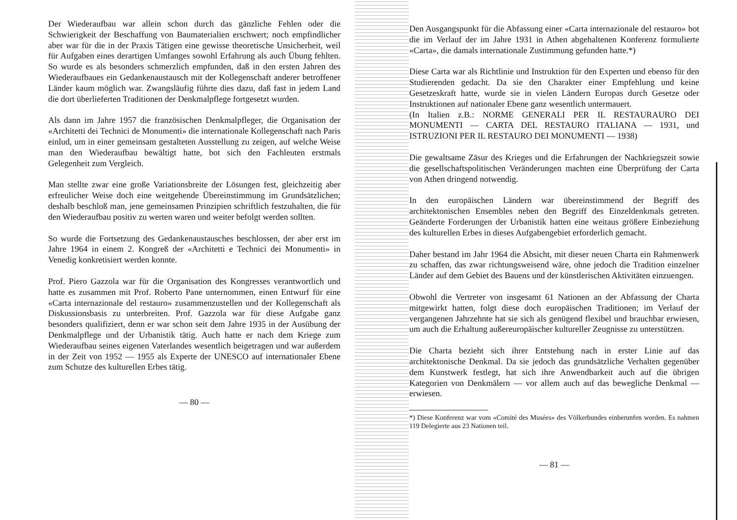Der Wiederaufbau war allein schon durch das gänzliche Fehlen oder die Schwierigkeit der Beschaffung von Baumaterialien erschwert; noch empfindlicher aber war für die in der Praxis Tätigen eine gewisse theoretische Unsicherheit, weil für Aufgaben eines derartigen Umfanges sowohl Erfahrung als auch Übung fehlten. So wurde es als besonders schmerzlich empfunden, daß in den ersten Jahren des Wiederaufbaues ein Gedankenaustausch mit der Kollegenschaft anderer betroffener Länder kaum möglich war. Zwangsläufig führte dies dazu, daß fast in jedem Land die dort überlieferten Traditionen der Denkmalpflege fortgesetzt wurden.
Als dann im Jahre 1957 die französischen Denkmalpfleger, die Organisation der «Architetti dei Technici de Monumenti» die internationale Kollegenschaft nach Paris einlud, um in einer gemeinsam gestalteten Ausstellung zu zeigen, auf welche Weise man den Wiederaufbau bewältigt hatte, bot sich den Fachleuten erstmals Gelegenheit zum Vergleich.
Man stellte zwar eine große Variationsbreite der Lösungen fest, gleichzeitig aber erfreulicher Weise doch eine weitgehende Übereinstimmung im Grundsätzlichen; deshalb beschloß man, jene gemeinsamen Prinzipien schriftlich festzuhalten, die für den Wiederaufbau positiv zu werten waren und weiter befolgt werden sollten.
So wurde die Fortsetzung des Gedankenaustausches beschlossen, der aber erst im Jahre 1964 in einem 2. Kongreß der «Architetti e Technici dei Monumenti» in Venedig konkretisiert werden konnte.
Prof. Piero Gazzola war für die Organisation des Kongresses verantwortlich und hatte es zusammen mit Prof. Roberto Pane unternommen, einen Entwurf für eine «Carta internazionale del restauro» zusammenzustellen und der Kollegenschaft als Diskussionsbasis zu unterbreiten. Prof. Gazzola war für diese Aufgabe ganz besonders qualifiziert, denn er war schon seit dem Jahre 1935 in der Ausübung der Denkmalpflege und der Urbanistik tätig. Auch hatte er nach dem Kriege zum Wiederaufbau seines eigenen Vaterlandes wesentlich beigetragen und war außerdem in der Zeit von 1952 — 1955 als Experte der UNESCO auf internationaler Ebene zum Schutze des kulturellen Erbes tätig.
— 80 —
Den Ausgangspunkt für die Abfassung einer «Carta internazionale del restauro» bot die im Verlauf der im Jahre 1931 in Athen abgehaltenen Konferenz formulierte «Carta», die damals internationale Zustimmung gefunden hatte.*)
Diese Carta war als Richtlinie und Instruktion für den Experten und ebenso für den Studierenden gedacht. Da sie den Charakter einer Empfehlung und keine Gesetzeskraft hatte, wurde sie in vielen Ländern Europas durch Gesetze oder Instruktionen auf nationaler Ebene ganz wesentlich untermauert.
(In Italien z.B.: NORME GENERALI PER IL RESTAURAURO DEI MONUMENTI — CARTA DEL RESTAURO ITALIANA — 1931, und ISTRUZIONI PER IL RESTAURO DEI MONUMENTI — 1938)
Die gewaltsame Zäsur des Krieges und die Erfahrungen der Nachkriegszeit sowie die gesellschaftspolitischen Veränderungen machten eine Überprüfung der Carta von Athen dringend notwendig.
In den europäischen Ländern war übereinstimmend der Begriff des architektonischen Ensembles neben den Begriff des Einzeldenkmals getreten. Geänderte Forderungen der Urbanistik hatten eine weitaus größere Einbeziehung des kulturellen Erbes in dieses Aufgabengebiet erforderlich gemacht.
Daher bestand im Jahr 1964 die Absicht, mit dieser neuen Charta ein Rahmenwerk zu schaffen, das zwar richtungsweisend wäre, ohne jedoch die Tradition einzelner Länder auf dem Gebiet des Bauens und der künstlerischen Aktivitäten einzuengen.
Obwohl die Vertreter von insgesamt 61 Nationen an der Abfassung der Charta mitgewirkt hatten, folgt diese doch europäischen Traditionen; im Verlauf der vergangenen Jahrzehnte hat sie sich als genügend flexibel und brauchbar erwiesen, um auch die Erhaltung außereuropäischer kultureller Zeugnisse zu unterstützen.
Die Charta bezieht sich ihrer Entstehung nach in erster Linie auf das architektonische Denkmal. Da sie jedoch das grundsätzliche Verhalten gegenüber dem Kunstwerk festlegt, hat sich ihre Anwendbarkeit auch auf die übrigen Kategorien von Denkmälern — vor allem auch auf das bewegliche Denkmal — erwiesen.
*) Diese Konferenz war vom «Comité des Musées» des Völkerbundes einberunfen worden. Es nahmen 119 Delegierte aus 23 Nationen teil.
— 81 —